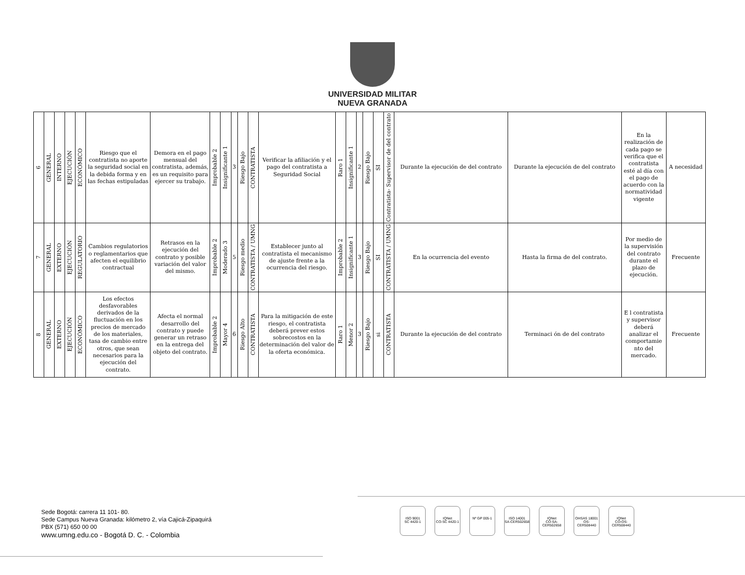UNIVERSIDAD MILITAR
NUEVA GRANADA
| 6 | GENERAL | INTERNO | EJECUCIÓN | ECONÓMICO | Riesgo que el contratista no aporte la seguridad social en la debida forma y en las fechas estipuladas | Demora en el pago mensual del contratista, además, es un requisito para ejercer su trabajo. | Improbable 2 | Insignificante 1 | 3 | Riesgo Bajo | CONTRATISTA | Verificar la afiliación y el pago del contratista a Seguridad Social | Raro 1 | Insignificante 1 | 2 | Riesgo Bajo | SI | Contratista- Supervisor de del contrato | Durante la ejecución de del contrato | Durante la ejecución de del contrato | En la realización de cada pago se verifica que el contratista esté al día con el pago de acuerdo con la normatividad vigente | A necesidad |
| 7 | GENERAL | EXTERNO | EJECUCIÓN | REGULATORIO | Cambios regulatorios o reglamentarios que afecten el equilibrio contractual | Retrasos en la ejecución del contrato y posible variación del valor del mismo. | Improbable 2 | Moderado 3 | 5 | Riesgo medio | CONTRATISTA / UMNG | Establecer junto al contratista el mecanismo de ajuste frente a la ocurrencia del riesgo. | Improbable 2 | Insignificante 1 | 3 | Riesgo Bajo | SI | CONTRATISTA / UMNG | En la ocurrencia del evento | Hasta la firma de del contrato. | Por medio de la supervisión del contrato durante el plazo de ejecución. | Frecuente |
| 8 | GENERAL | EXTERNO | EJECUCIÓN | ECONÓMICO | Los efectos desfavorables derivados de la fluctuación en los precios de mercado de los materiales, tasa de cambio entre otros, que sean necesarios para la ejecución del contrato. | Afecta el normal desarrollo del contrato y puede generar un retraso en la entrega del objeto del contrato. | Improbable 2 | Mayor 4 | 6 | Riesgo Alto | CONTRATISTA | Para la mitigación de este riesgo, el contratista deberá prever estos sobrecostos en la determinación del valor de la oferta económica. | Raro 1 | Menor 2 | 3 | Riesgo Bajo | si | CONTRATISTA | Durante la ejecución de del contrato | Terminaci ón de del contrato | E l contratista y supervisor deberá analizar el comportamie nto del mercado. | Frecuente |
Sede Bogotá: carrera 11 101- 80.
Sede Campus Nueva Granada: kilómetro 2, vía Cajicá-Zipaquirá
PBX (571) 650 00 00
www.umng.edu.co - Bogotá D. C. - Colombia
ISO 9001
SC 4420-1
IQNet
CO-SC 4420-1
Nº GP 005-1 ISO 14001
SA-CER502658
IQNet
CO-SA-CER502658
OHSAS 18001
OS-CER508440
IQNet
CO-OS-CER508440